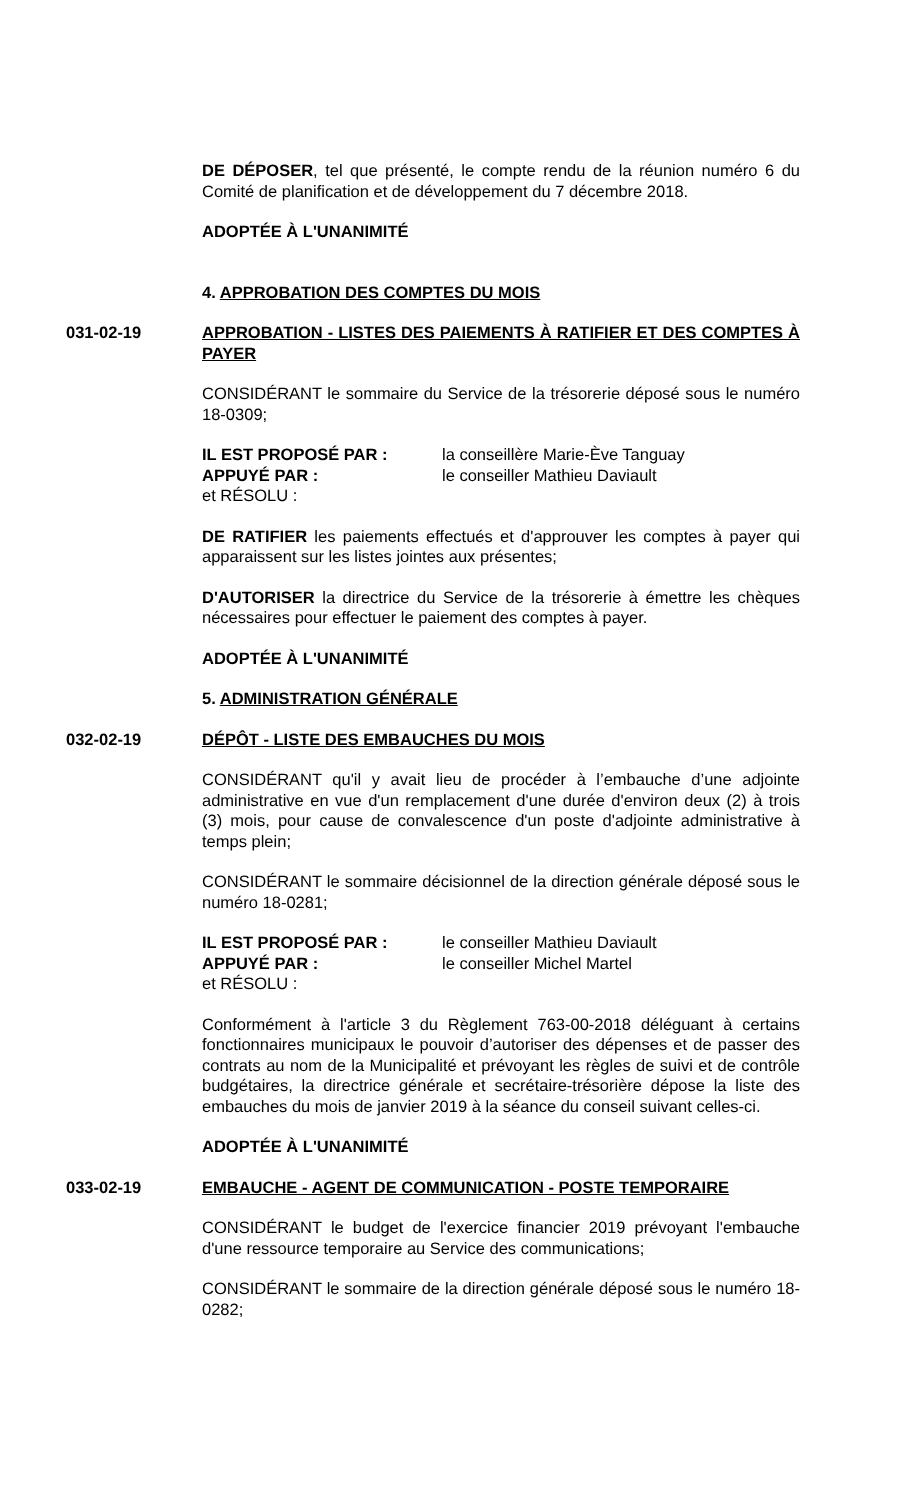DE DÉPOSER, tel que présenté, le compte rendu de la réunion numéro 6 du Comité de planification et de développement du 7 décembre 2018.
ADOPTÉE À L'UNANIMITÉ
4. APPROBATION DES COMPTES DU MOIS
031-02-19 APPROBATION - LISTES DES PAIEMENTS À RATIFIER ET DES COMPTES À PAYER
CONSIDÉRANT le sommaire du Service de la trésorerie déposé sous le numéro 18-0309;
IL EST PROPOSÉ PAR : la conseillère Marie-Ève Tanguay
APPUYÉ PAR : le conseiller Mathieu Daviault
et RÉSOLU :
DE RATIFIER les paiements effectués et d'approuver les comptes à payer qui apparaissent sur les listes jointes aux présentes;
D'AUTORISER la directrice du Service de la trésorerie à émettre les chèques nécessaires pour effectuer le paiement des comptes à payer.
ADOPTÉE À L'UNANIMITÉ
5. ADMINISTRATION GÉNÉRALE
032-02-19 DÉPÔT - LISTE DES EMBAUCHES DU MOIS
CONSIDÉRANT qu'il y avait lieu de procéder à l’embauche d’une adjointe administrative en vue d'un remplacement d'une durée d'environ deux (2) à trois (3) mois, pour cause de convalescence d'un poste d'adjointe administrative à temps plein;
CONSIDÉRANT le sommaire décisionnel de la direction générale déposé sous le numéro 18-0281;
IL EST PROPOSÉ PAR : le conseiller Mathieu Daviault
APPUYÉ PAR : le conseiller Michel Martel
et RÉSOLU :
Conformément à l'article 3 du Règlement 763-00-2018 déléguant à certains fonctionnaires municipaux le pouvoir d’autoriser des dépenses et de passer des contrats au nom de la Municipalité et prévoyant les règles de suivi et de contrôle budgétaires, la directrice générale et secrétaire-trésorière dépose la liste des embauches du mois de janvier 2019 à la séance du conseil suivant celles-ci.
ADOPTÉE À L'UNANIMITÉ
033-02-19 EMBAUCHE - AGENT DE COMMUNICATION - POSTE TEMPORAIRE
CONSIDÉRANT le budget de l'exercice financier 2019 prévoyant l'embauche d'une ressource temporaire au Service des communications;
CONSIDÉRANT le sommaire de la direction générale déposé sous le numéro 18-0282;